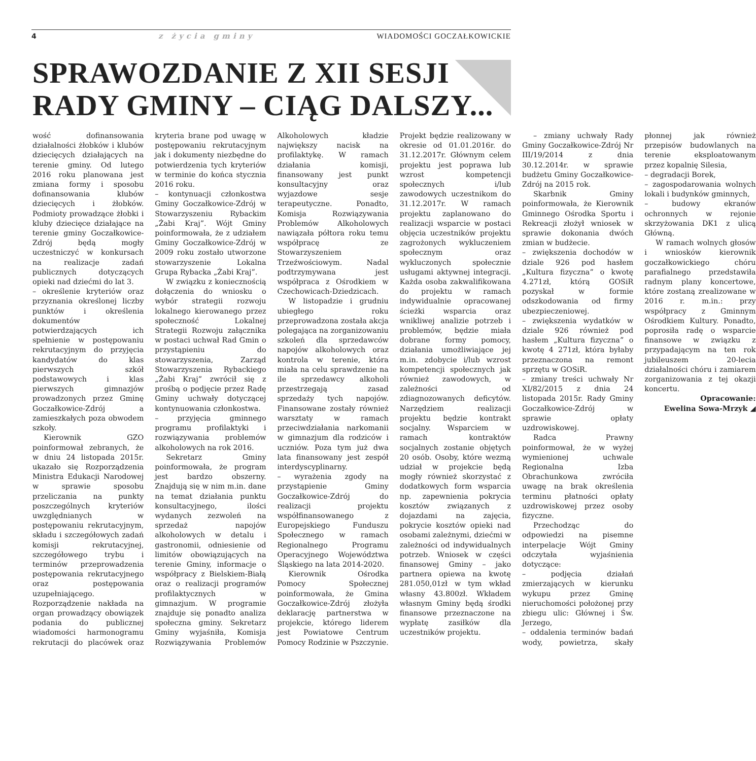4 z życia gminy WIADOMOŚCI GOCZAŁKOWICKIE
SPRAWOZDANIE Z XII SESJI
RADY GMINY – CIĄG DALSZY...
wość dofinansowania działalności żłobków i klubów dziecięcych działających na terenie gminy. Od lutego 2016 roku planowana jest zmiana formy i sposobu dofinansowania klubów dziecięcych i żłobków. Podmioty prowadzące żłobki i kluby dziecięce działające na terenie gminy Goczałkowice-Zdrój będą mogły uczestniczyć w konkursach na realizacje zadań publicznych dotyczących opieki nad dziećmi do lat 3.
– określenie kryteriów oraz przyznania określonej liczby punktów i określenia dokumentów potwierdzających ich spełnienie w postępowaniu rekrutacyjnym do przyjęcia kandydatów do klas pierwszych szkół podstawowych i klas pierwszych gimnazjów prowadzonych przez Gminę Goczałkowice-Zdrój a zamieszkałych poza obwodem szkoły.
Kierownik GZO poinformował zebranych, że w dniu 24 listopada 2015r. ukazało się Rozporządzenia Ministra Edukacji Narodowej w sprawie sposobu przeliczania na punkty poszczególnych kryteriów uwzględnianych w postępowaniu rekrutacyjnym, składu i szczegółowych zadań komisji rekrutacyjnej, szczegółowego trybu i terminów przeprowadzenia postępowania rekrutacyjnego oraz postępowania uzupełniającego. Rozporządzenie nakłada na organ prowadzący obowiązek podania do publicznej wiadomości harmonogramu rekrutacji do placówek oraz kryteria brane pod uwagę w postępowaniu rekrutacyjnym jak i dokumenty niezbędne do potwierdzenia tych kryteriów w terminie do końca stycznia 2016 roku.
– kontynuacji członkostwa Gminy Goczałkowice-Zdrój w Stowarzyszeniu Rybackim „Żabi Kraj”. Wójt Gminy poinformowała, że z udziałem Gminy Goczałkowice-Zdrój w 2009 roku zostało utworzone stowarzyszenie Lokalna Grupa Rybacka „Żabi Kraj”.
W związku z koniecznością dołączenia do wniosku o wybór strategii rozwoju lokalnego kierowanego przez społeczność Lokalnej Strategii Rozwoju załącznika w postaci uchwał Rad Gmin o przystąpieniu do stowarzyszenia, Zarząd Stowarzyszenia Rybackiego „Żabi Kraj” zwrócił się z prośbą o podjęcie przez Radę Gminy uchwały dotyczącej kontynuowania członkostwa.
– przyjęcia gminnego programu profilaktyki i rozwiązywania problemów alkoholowych na rok 2016.
Sekretarz Gminy poinformowała, że program jest bardzo obszerny. Znajdują się w nim m.in. dane na temat działania punktu konsultacyjnego, ilości wydanych zezwoleń na sprzedaż napojów alkoholowych w detalu i gastronomii, odniesienie od limitów obowiązujących na terenie Gminy, informacje o współpracy z Bielskiem-Białą oraz o realizacji programów profilaktycznych w gimnazjum. W programie znajduje się ponadto analiza społeczna gminy. Sekretarz Gminy wyjaśniła, Komisja Rozwiązywania Problemów Alkoholowych kładzie największy nacisk na profilaktykę. W ramach działania komisji, finansowany jest punkt konsultacyjny oraz wyjazdowe sesje terapeutyczne. Ponadto, Komisja Rozwiązywania Problemów Alkoholowych nawiązała półtora roku temu współpracę ze Stowarzyszeniem Trzeźwościowym. Nadal podtrzymywana jest współpraca z Ośrodkiem w Czechowicach-Dziedzicach.
W listopadzie i grudniu ubiegłego roku przeprowadzona została akcja polegająca na zorganizowaniu szkoleń dla sprzedawców napojów alkoholowych oraz kontrola w terenie, która miała na celu sprawdzenie na ile sprzedawcy alkoholi przestrzegają zasad sprzedaży tych napojów. Finansowane zostały również warsztaty w ramach przeciwdziałania narkomanii w gimnazjum dla rodziców i uczniów. Poza tym już dwa lata finansowany jest zespół interdyscyplinarny.
– wyrażenia zgody na przystąpienie Gminy Goczałkowice-Zdrój do realizacji projektu współfinansowanego z Europejskiego Funduszu Społecznego w ramach Regionalnego Programu Operacyjnego Województwa Śląskiego na lata 2014-2020.
Kierownik Ośrodka Pomocy Społecznej poinformowała, że Gmina Goczałkowice-Zdrój złożyła deklarację partnerstwa w projekcie, którego liderem jest Powiatowe Centrum Pomocy Rodzinie w Pszczynie. Projekt będzie realizowany w okresie od 01.01.2016r. do 31.12.2017r. Głównym celem projektu jest poprawa lub wzrost kompetencji społecznych i/lub zawodowych uczestnikom do 31.12.2017r. W ramach projektu zaplanowano do realizacji wsparcie w postaci objęcia uczestników projektu zagrożonych wykluczeniem społecznym oraz wykluczonych społecznie usługami aktywnej integracji. Każda osoba zakwalifikowana do projektu w ramach indywidualnie opracowanej ścieżki wsparcia oraz wnikliwej analizie potrzeb i problemów, będzie miała dobrane formy pomocy, działania umożliwiające jej m.in. zdobycie i/lub wzrost kompetencji społecznych jak również zawodowych, w zależności od zdiagnozowanych deficytów. Narzędziem realizacji projektu będzie kontrakt socjalny. Wsparciem w ramach kontraktów socjalnych zostanie objętych 20 osób. Osoby, które wezmą udział w projekcie będą mogły również skorzystać z dodatkowych form wsparcia np. zapewnienia pokrycia kosztów związanych z dojazdami na zajęcia, pokrycie kosztów opieki nad osobami zależnymi, dziećmi w zależności od indywidualnych potrzeb. Wniosek w części finansowej Gminy – jako partnera opiewa na kwotę 281.050,01zł w tym wkład własny 43.800zł. Wkładem własnym Gminy będą środki finansowe przeznaczone na wypłatę zasiłków dla uczestników projektu.
– zmiany uchwały Rady Gminy Goczałkowice-Zdrój Nr III/19/2014 z dnia 30.12.2014r. w sprawie budżetu Gminy Goczałkowice-Zdrój na 2015 rok.
Skarbnik Gminy poinformowała, że Kierownik Gminnego Ośrodka Sportu i Rekreacji złożył wniosek w sprawie dokonania dwóch zmian w budżecie.
– zwiększenia dochodów w dziale 926 pod hasłem „Kultura fizyczna” o kwotę 4.271zł, którą GOSiR pozyskał w formie odszkodowania od firmy ubezpieczeniowej.
– zwiększenia wydatków w dziale 926 również pod hasłem „Kultura fizyczna” o kwotę 4 271zł, która byłaby przeznaczona na remont sprzętu w GOSiR.
– zmiany treści uchwały Nr XI/82/2015 z dnia 24 listopada 2015r. Rady Gminy Goczałkowice-Zdrój w sprawie opłaty uzdrowiskowej.
Radca Prawny poinformował, że w wyżej wymienionej uchwale Regionalna Izba Obrachunkowa zwróciła uwagę na brak określenia terminu płatności opłaty uzdrowiskowej przez osoby fizyczne.
Przechodząc do odpowiedzi na pisemne interpelacje Wójt Gminy odczytała wyjaśnienia dotyczące:
– podjęcia działań zmierzających w kierunku wykupu przez Gminę nieruchomości położonej przy zbiegu ulic: Głównej i Św. Jerzego,
– oddalenia terminów badań wody, powietrza, skały płonnej jak również przepisów budowlanych na terenie eksploatowanym przez kopalnię Silesia,
– degradacji Borek,
– zagospodarowania wolnych lokali i budynków gminnych,
– budowy ekranów ochronnych w rejonie skrzyżowania DK1 z ulicą Główną.
W ramach wolnych głosów i wniosków kierownik goczałkowickiego chóru parafialnego przedstawiła radnym plany koncertowe, które zostaną zrealizowane w 2016 r. m.in.: przy współpracy z Gminnym Ośrodkiem Kultury. Ponadto, poprosiła radę o wsparcie finansowe w związku z przypadającym na ten rok jubileuszem 20-lecia działalności chóru i zamiarem zorganizowania z tej okazji koncertu.
Opracowanie:
Ewelina Sowa-Mrzyk ◢